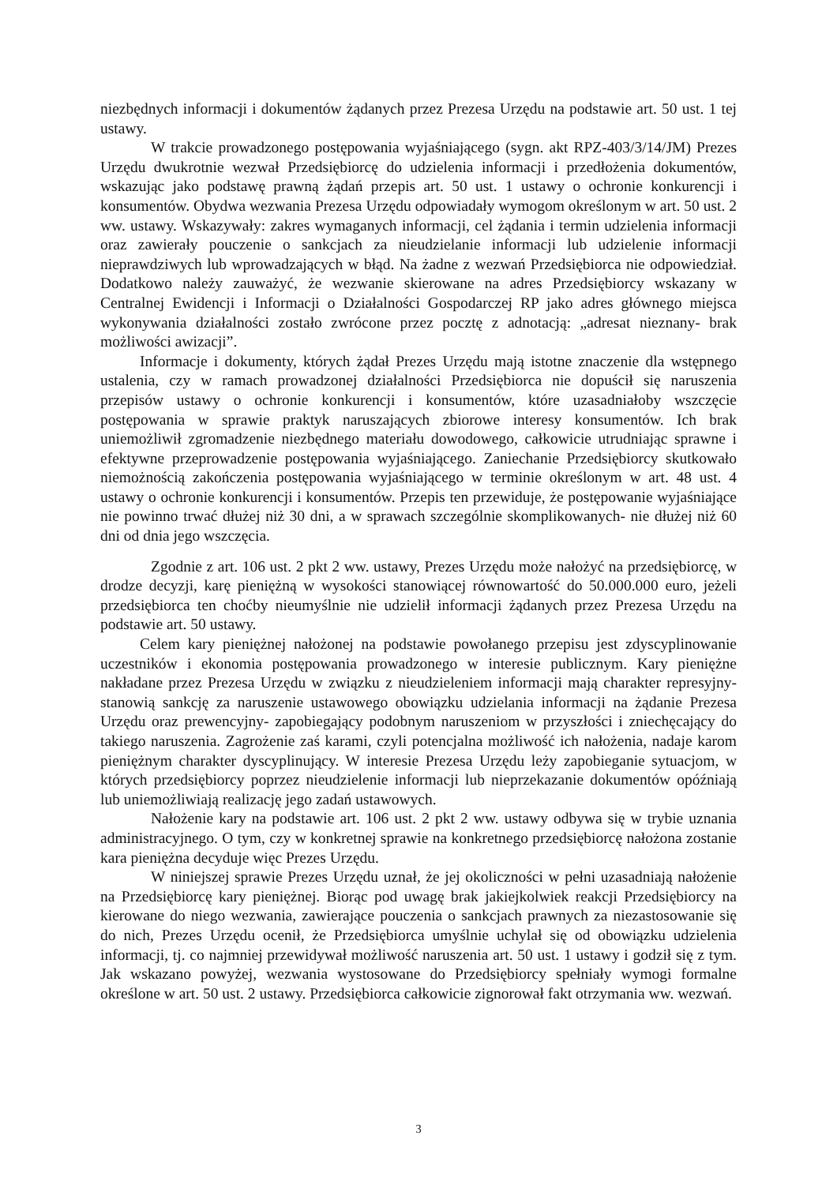niezbędnych informacji i dokumentów żądanych przez Prezesa Urzędu na podstawie art. 50 ust. 1 tej ustawy.
W trakcie prowadzonego postępowania wyjaśniającego (sygn. akt RPZ-403/3/14/JM) Prezes Urzędu dwukrotnie wezwał Przedsiębiorcę do udzielenia informacji i przedłożenia dokumentów, wskazując jako podstawę prawną żądań przepis art. 50 ust. 1 ustawy o ochronie konkurencji i konsumentów. Obydwa wezwania Prezesa Urzędu odpowiadały wymogom określonym w art. 50 ust. 2 ww. ustawy. Wskazywały: zakres wymaganych informacji, cel żądania i termin udzielenia informacji oraz zawierały pouczenie o sankcjach za nieudzielanie informacji lub udzielenie informacji nieprawdziwych lub wprowadzających w błąd. Na żadne z wezwań Przedsiębiorca nie odpowiedział. Dodatkowo należy zauważyć, że wezwanie skierowane na adres Przedsiębiorcy wskazany w Centralnej Ewidencji i Informacji o Działalności Gospodarczej RP jako adres głównego miejsca wykonywania działalności zostało zwrócone przez pocztę z adnotacją: „adresat nieznany- brak możliwości awizacji”.
Informacje i dokumenty, których żądał Prezes Urzędu mają istotne znaczenie dla wstępnego ustalenia, czy w ramach prowadzonej działalności Przedsiębiorca nie dopuścił się naruszenia przepisów ustawy o ochronie konkurencji i konsumentów, które uzasadniałoby wszczęcie postępowania w sprawie praktyk naruszających zbiorowe interesy konsumentów. Ich brak uniemożliwił zgromadzenie niezbędnego materiału dowodowego, całkowicie utrudniając sprawne i efektywne przeprowadzenie postępowania wyjaśniającego. Zaniechanie Przedsiębiorcy skutkowało niemożnością zakończenia postępowania wyjaśniającego w terminie określonym w art. 48 ust. 4 ustawy o ochronie konkurencji i konsumentów. Przepis ten przewiduje, że postępowanie wyjaśniające nie powinno trwać dłużej niż 30 dni, a w sprawach szczególnie skomplikowanych- nie dłużej niż 60 dni od dnia jego wszczęcia.
Zgodnie z art. 106 ust. 2 pkt 2 ww. ustawy, Prezes Urzędu może nałożyć na przedsiębiorcę, w drodze decyzji, karę pieniężną w wysokości stanowiącej równowartość do 50.000.000 euro, jeżeli przedsiębiorca ten choćby nieumyślnie nie udzielił informacji żądanych przez Prezesa Urzędu na podstawie art. 50 ustawy.
Celem kary pieniężnej nałożonej na podstawie powołanego przepisu jest zdyscyplinowanie uczestników i ekonomia postępowania prowadzonego w interesie publicznym. Kary pieniężne nakładane przez Prezesa Urzędu w związku z nieudzieleniem informacji mają charakter represyjny- stanowią sankcję za naruszenie ustawowego obowiązku udzielania informacji na żądanie Prezesa Urzędu oraz prewencyjny- zapobiegający podobnym naruszeniom w przyszłości i zniechęcający do takiego naruszenia. Zagrożenie zaś karami, czyli potencjalna możliwość ich nałożenia, nadaje karom pieniężnym charakter dyscyplinujący. W interesie Prezesa Urzędu leży zapobieganie sytuacjom, w których przedsiębiorcy poprzez nieudzielenie informacji lub nieprzekazanie dokumentów opóźniają lub uniemożliwiają realizację jego zadań ustawowych.
Nałożenie kary na podstawie art. 106 ust. 2 pkt 2 ww. ustawy odbywa się w trybie uznania administracyjnego. O tym, czy w konkretnej sprawie na konkretnego przedsiębiorcę nałożona zostanie kara pieniężna decyduje więc Prezes Urzędu.
W niniejszej sprawie Prezes Urzędu uznał, że jej okoliczności w pełni uzasadniają nałożenie na Przedsiębiorcę kary pieniężnej. Biorąc pod uwagę brak jakiejkolwiek reakcji Przedsiębiorcy na kierowane do niego wezwania, zawierające pouczenia o sankcjach prawnych za niezastosowanie się do nich, Prezes Urzędu ocenił, że Przedsiębiorca umyślnie uchylał się od obowiązku udzielenia informacji, tj. co najmniej przewidywał możliwość naruszenia art. 50 ust. 1 ustawy i godził się z tym. Jak wskazano powyżej, wezwania wystosowane do Przedsiębiorcy spełniały wymogi formalne określone w art. 50 ust. 2 ustawy. Przedsiębiorca całkowicie zignorował fakt otrzymania ww. wezwań.
3